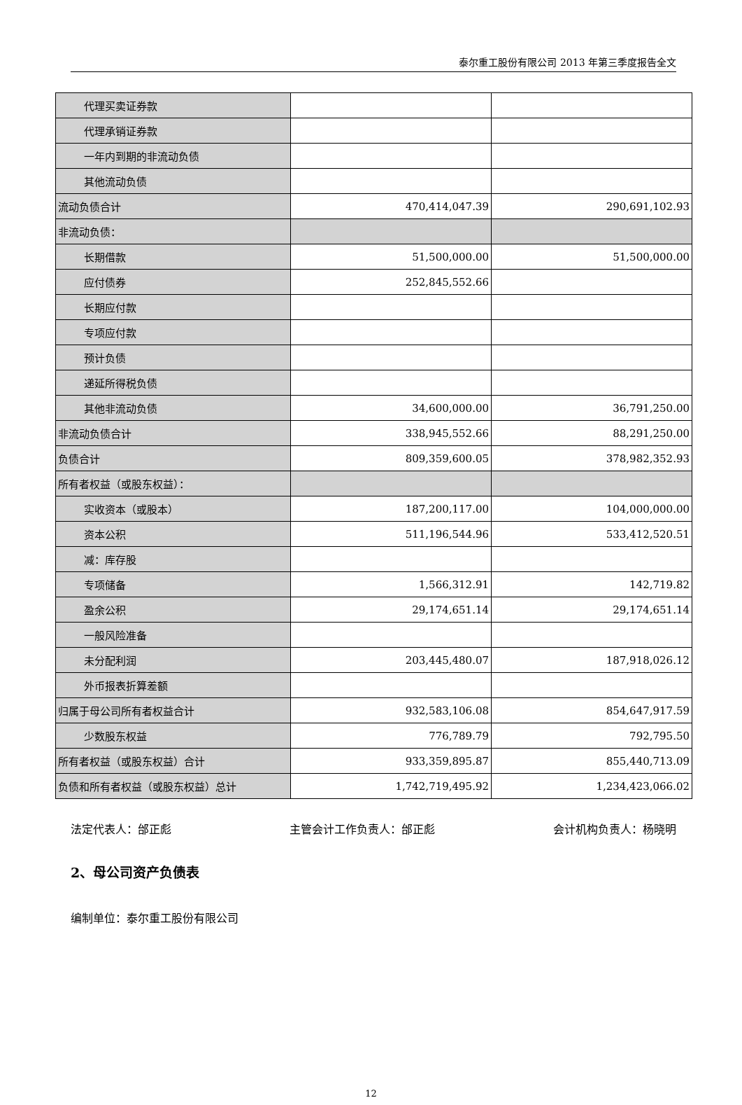泰尔重工股份有限公司 2013 年第三季度报告全文
| 代理买卖证券款 | | |
| 代理承销证券款 | | |
| 一年内到期的非流动负债 | | |
| 其他流动负债 | | |
| 流动负债合计 | 470,414,047.39 | 290,691,102.93 |
| 非流动负债： | | |
| 长期借款 | 51,500,000.00 | 51,500,000.00 |
| 应付债券 | 252,845,552.66 | |
| 长期应付款 | | |
| 专项应付款 | | |
| 预计负债 | | |
| 递延所得税负债 | | |
| 其他非流动负债 | 34,600,000.00 | 36,791,250.00 |
| 非流动负债合计 | 338,945,552.66 | 88,291,250.00 |
| 负债合计 | 809,359,600.05 | 378,982,352.93 |
| 所有者权益（或股东权益）： | | |
| 实收资本（或股本） | 187,200,117.00 | 104,000,000.00 |
| 资本公积 | 511,196,544.96 | 533,412,520.51 |
| 减：库存股 | | |
| 专项储备 | 1,566,312.91 | 142,719.82 |
| 盈余公积 | 29,174,651.14 | 29,174,651.14 |
| 一般风险准备 | | |
| 未分配利润 | 203,445,480.07 | 187,918,026.12 |
| 外币报表折算差额 | | |
| 归属于母公司所有者权益合计 | 932,583,106.08 | 854,647,917.59 |
| 少数股东权益 | 776,789.79 | 792,795.50 |
| 所有者权益（或股东权益）合计 | 933,359,895.87 | 855,440,713.09 |
| 负债和所有者权益（或股东权益）总计 | 1,742,719,495.92 | 1,234,423,066.02 |
法定代表人：邰正彪 主管会计工作负责人：邰正彪 会计机构负责人：杨晓明
2、母公司资产负债表
编制单位：泰尔重工股份有限公司
12